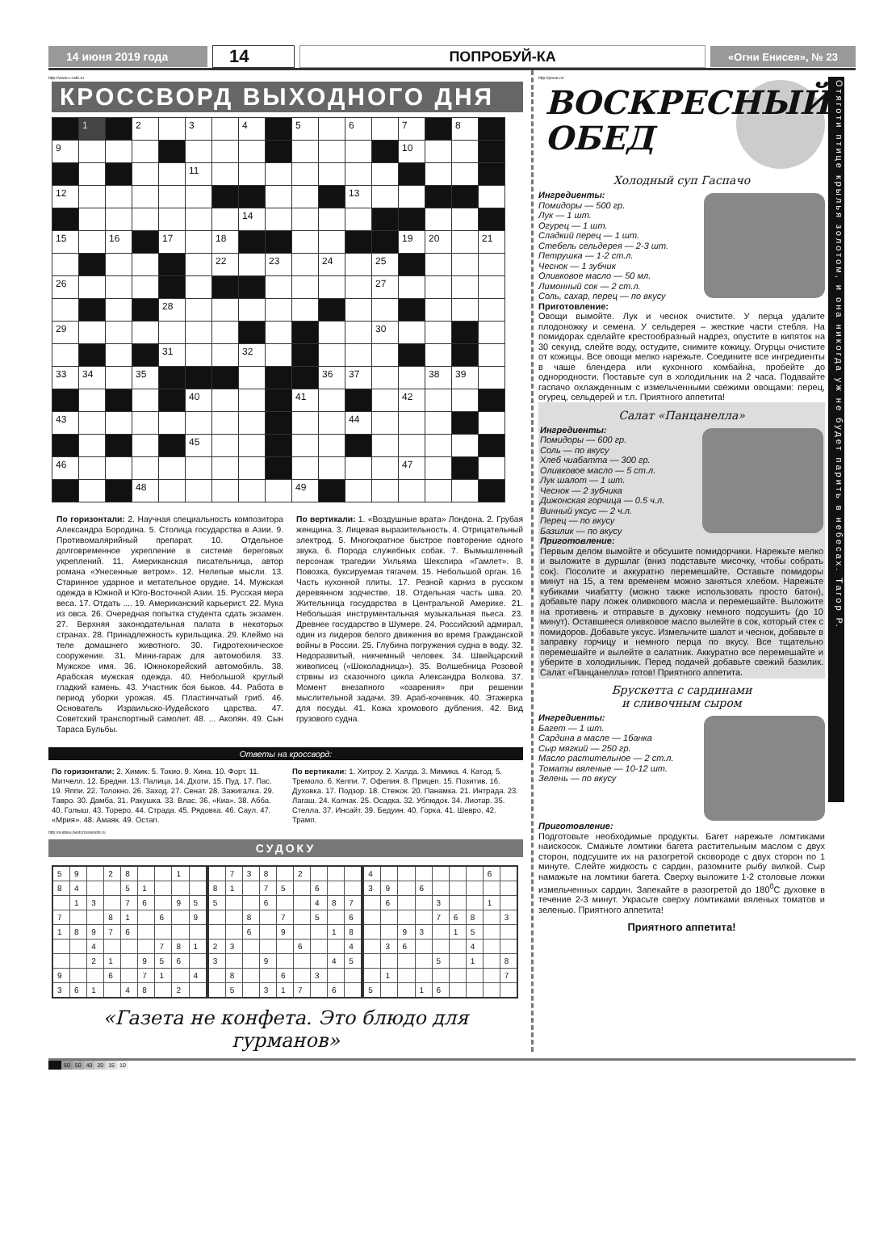14 июня 2019 года
14
ПОПРОБУЙ-КА
«Огни Енисея», № 23
http://www.c-cafe.ru
КРОССВОРД ВЫХОДНОГО ДНЯ
| | 1 | | 2 | | 3 | | 4 | | 5 | | 6 | | 7 | | 8 | |
| 9 | | | | | | | | | | | | | 10 | | | |
| | | | | | 11 | | | | | | | | | | | |
| 12 | | | | | | | | | | | 13 | | | | | |
| | | | | | | | 14 | | | | | | | | | |
| 15 | | 16 | | 17 | | 18 | | | | | | | 19 | 20 | | 21 |
| | | | | | | 22 | | 23 | | 24 | | 25 | | | | |
| 26 | | | | | | | | | | | | 27 | | | | |
| | | | | 28 | | | | | | | | | | | | |
| 29 | | | | | | | | | | | | 30 | | | | |
| | | | | 31 | | | 32 | | | | | | | | | |
| 33 | 34 | | 35 | | | | | | | 36 | 37 | | | 38 | 39 | |
| | | | | | 40 | | | | 41 | | | | 42 | | | |
| 43 | | | | | | | | | | | 44 | | | | | |
| | | | | | 45 | | | | | | | | | | | |
| 46 | | | | | | | | | | | | | 47 | | | |
| | | | 48 | | | | | | 49 | | | | | | | |
По горизонтали: 2. Научная специальность композитора Александра Бородина. 5. Столица государства в Азии. 9. Противомалярийный препарат. 10. Отдельное долговременное укрепление в системе береговых укреплений. 11. Американская писательница, автор романа «Унесенные ветром». 12. Нелепые мысли. 13. Старинное ударное и метательное орудие. 14. Мужская одежда в Южной и Юго-Восточной Азии. 15. Русская мера веса. 17. Отдать .... 19. Американский карьерист. 22. Мука из овса. 26. Очередная попытка студента сдать экзамен. 27. Верхняя законодательная палата в некоторых странах. 28. Принадлежность курильщика. 29. Клеймо на теле домашнего животного. 30. Гидротехническое сооружение. 31. Мини-гараж для автомобиля. 33. Мужское имя. 36. Южнокорейский автомобиль. 38. Арабская мужская одежда. 40. Небольшой круглый гладкий камень. 43. Участник боя быков. 44. Работа в период уборки урожая. 45. Пластинчатый гриб. 46. Основатель Израильско-Иудейского царства. 47. Советский транспортный самолет. 48. ... Акопян. 49. Сын Тараса Бульбы.
По вертикали: 1. «Воздушные врата» Лондона. 2. Грубая женщина. 3. Лицевая выразительность. 4. Отрицательный электрод. 5. Многократное быстрое повторение одного звука. 6. Порода служебных собак. 7. Вымышленный персонаж трагедии Уильяма Шекспира «Гамлет». 8. Повозка, буксируемая тягачем. 15. Небольшой орган. 16. Часть кухонной плиты. 17. Резной карниз в русском деревянном зодчестве. 18. Отдельная часть шва. 20. Жительница государства в Центральной Америке. 21. Небольшая инструментальная музыкальная пьеса. 23. Древнее государство в Шумере. 24. Российский адмирал, один из лидеров белого движения во время Гражданской войны в России. 25. Глубина погружения судна в воду. 32. Недоразвитый, никчемный человек. 34. Швейцарский живописец («Шоколадница»). 35. Волшебница Розовой стрвны из сказочного цикла Александра Волкова. 37. Момент внезапного «озарения» при решении мыслительной задачи. 39. Араб-кочевник. 40. Этажерка для посуды. 41. Кожа хромового дубления. 42. Вид грузового судна.
Ответы на кроссворд:
По горизонтали: 2. Химик. 5. Токио. 9. Хина. 10. Форт. 11. Митчелл. 12. Бредни. 13. Палица. 14. Дхоти. 15. Пуд. 17. Пас. 19. Яппи. 22. Толокно. 26. Заход. 27. Сенат. 28. Зажигалка. 29. Тавро. 30. Дамба. 31. Ракушка. 33. Влас. 36. «Киа». 38. Абба. 40. Голыш. 43. Тореро. 44. Страда. 45. Рядовка. 46. Саул. 47. «Мрия». 48. Амаяк. 49. Остап.
По вертикали: 1. Хитроу. 2. Халда. 3. Мимика. 4. Катод. 5. Тремоло. 6. Келпи. 7. Офелия. 8. Прицеп. 15. Позитив. 16. Духовка. 17. Подзор. 18. Стежок. 20. Панамка. 21. Интрада. 23. Лагаш. 24. Колчак. 25. Осадка. 32. Ублюдок. 34. Лиотар. 35. Стелла. 37. Инсайт. 39. Бедуин. 40. Горка. 41. Шевро. 42. Трамп.
http://sudoku.bestcrosswords.ru
СУДОКУ
| 5 | 9 | | 2 | 8 | | | 1 | |
| 8 | 4 | | | 5 | 1 | | | |
| | 1 | 3 | | 7 | 6 | | 9 | 5 |
| 7 | | | 8 | 1 | | 6 | | 9 |
| 1 | 8 | 9 | 7 | 6 | | | | |
| | | 4 | | | | 7 | 8 | 1 |
| | | 2 | 1 | | 9 | 5 | 6 | |
| 9 | | | 6 | | 7 | 1 | | 4 |
| 3 | 6 | 1 | | 4 | 8 | | 2 | |
| | 7 | 3 | 8 | | 2 | | | |
| 8 | 1 | | 7 | 5 | | 6 | | |
| 5 | | | 6 | | | 4 | 8 | 7 |
| | | 8 | | 7 | | 5 | | 6 |
| | | 6 | | 9 | | | 1 | 8 |
| 2 | 3 | | | | 6 | | | 4 |
| 3 | | | 9 | | | | 4 | 5 |
| | 8 | | | 6 | | 3 | | |
| | 5 | | 3 | 1 | 7 | | 6 | |
| 4 | | | | | | | 6 | |
| 3 | 9 | | 6 | | | | | |
| | 6 | | | 3 | | | 1 | |
| | | | | 7 | 6 | 8 | | 3 |
| | | 9 | 3 | | 1 | 5 | | |
| | 3 | 6 | | | | 4 | | |
| | | | | 5 | | 1 | | 8 |
| | 1 | | | | | | | 7 |
| 5 | | | 1 | 6 | | | | |
«Газета не конфета. Это блюдо для гурманов»
http://povar.ru/
ВОСКРЕСНЫЙ
ОБЕД
Холодный суп Гаспачо
Ингредиенты:
Помидоры — 500 гр.
Лук — 1 шт.
Огурец — 1 шт.
Сладкий перец — 1 шт.
Стебель сельдерея — 2-3 шт.
Петрушка — 1-2 ст.л.
Чеснок — 1 зубчик
Оливковое масло — 50 мл.
Лимонный сок — 2 ст.л.
Соль, сахар, перец — по вкусу
Приготовление:
Овощи вымойте. Лук и чеснок очистите. У перца удалите плодоножку и семена. У сельдерея – жесткие части стебля. На помидорах сделайте крестообразный надрез, опустите в кипяток на 30 секунд, слейте воду, остудите, снимите кожицу. Огурцы очистите от кожицы. Все овощи мелко нарежьте. Соедините все ингредиенты в чаше блендера или кухонного комбайна, пробейте до однородности. Поставьте суп в холодильник на 2 часа. Подавайте гаспачо охлажденным с измельченными свежими овощами: перец, огурец, сельдерей и т.п. Приятного аппетита!
Салат «Панцанелла»
Ингредиенты:
Помидоры — 600 гр.
Соль — по вкусу
Хлеб чиабатта — 300 гр.
Оливковое масло — 5 ст.л.
Лук шалот — 1 шт.
Чеснок — 2 зубчика
Дижонская горчица — 0.5 ч.л.
Винный уксус — 2 ч.л.
Перец — по вкусу
Базилик — по вкусу
Приготовление:
Первым делом вымойте и обсушите помидорчики. Нарежьте мелко и выложите в дуршлаг (вниз подставьте мисочку, чтобы собрать сок). Посолите и аккуратно перемешайте. Оставьте помидоры минут на 15, а тем временем можно заняться хлебом. Нарежьте кубиками чиабатту (можно также использовать просто батон), добавьте пару ложек оливкового масла и перемешайте. Выложите на противень и отправьте в духовку немного подсушить (до 10 минут). Оставшееся оливковое масло вылейте в сок, который стек с помидоров. Добавьте уксус. Измельчите шалот и чеснок, добавьте в заправку горчицу и немного перца по вкусу. Все тщательно перемешайте и вылейте в салатник. Аккуратно все перемешайте и уберите в холодильник. Перед подачей добавьте свежий базилик. Салат «Панцанелла» готов! Приятного аппетита.
Брускетта с сардинами
и сливочным сыром
Ингредиенты:
Багет — 1 шт.
Сардина в масле — 1банка
Сыр мягкий — 250 гр.
Масло растительное — 2 ст.л.
Томаты вяленые — 10-12 шт.
Зелень — по вкусу
Приготовление:
Подготовьте необходимые продукты. Багет нарежьте ломтиками наискосок. Смажьте ломтики багета растительным маслом с двух сторон, подсушите их на разогретой сковороде с двух сторон по 1 минуте. Слейте жидкость с сардин, разомните рыбу вилкой. Сыр намажьте на ломтики багета. Сверху выложите 1-2 столовые ложки измельченных сардин. Запекайте в разогретой до 180<sup>0</sup>С духовке в течение 2-3 минут. Украсьте сверху ломтиками вяленых томатов и зеленью. Приятного аппетита!
Приятного аппетита!
Отяготи птице крылья золотом, и она никогда уж не будет парить в небесах. Тагор Р.
60 50 40 20 15 10